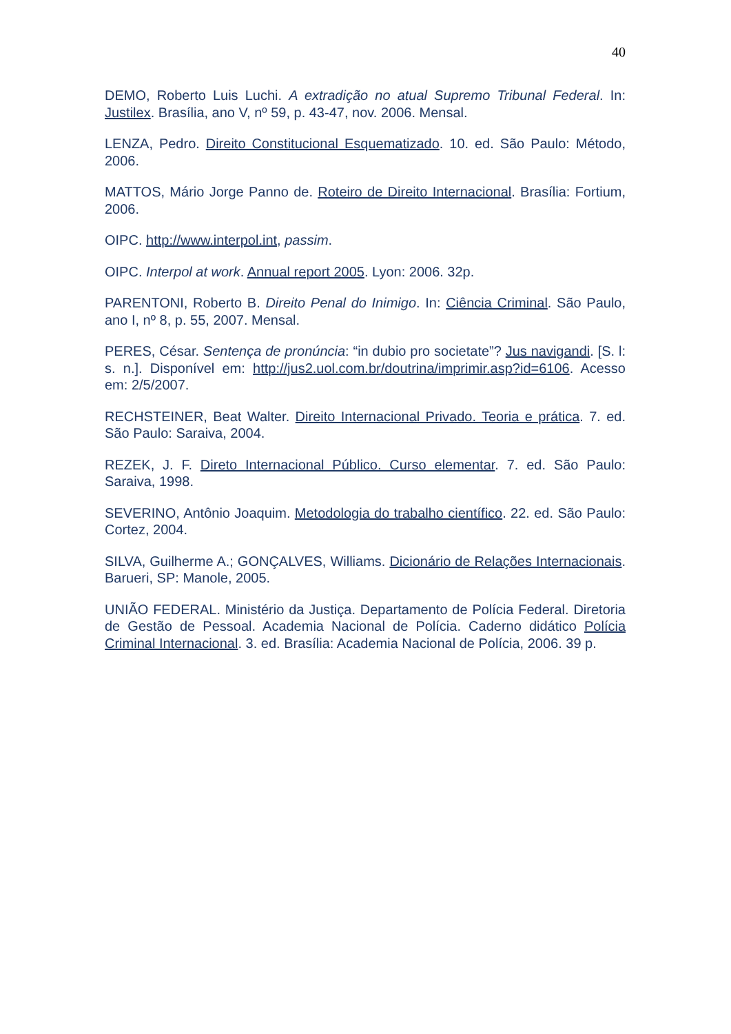40
DEMO, Roberto Luis Luchi. A extradição no atual Supremo Tribunal Federal. In: Justilex. Brasília, ano V, nº 59, p. 43-47, nov. 2006. Mensal.
LENZA, Pedro. Direito Constitucional Esquematizado. 10. ed. São Paulo: Método, 2006.
MATTOS, Mário Jorge Panno de. Roteiro de Direito Internacional. Brasília: Fortium, 2006.
OIPC. http://www.interpol.int, passim.
OIPC. Interpol at work. Annual report 2005. Lyon: 2006. 32p.
PARENTONI, Roberto B. Direito Penal do Inimigo. In: Ciência Criminal. São Paulo, ano I, nº 8, p. 55, 2007. Mensal.
PERES, César. Sentença de pronúncia: “in dubio pro societate”? Jus navigandi. [S. l: s. n.]. Disponível em: http://jus2.uol.com.br/doutrina/imprimir.asp?id=6106. Acesso em: 2/5/2007.
RECHSTEINER, Beat Walter. Direito Internacional Privado. Teoria e prática. 7. ed. São Paulo: Saraiva, 2004.
REZEK, J. F. Direto Internacional Público. Curso elementar. 7. ed. São Paulo: Saraiva, 1998.
SEVERINO, Antônio Joaquim. Metodologia do trabalho científico. 22. ed. São Paulo: Cortez, 2004.
SILVA, Guilherme A.; GONÇALVES, Williams. Dicionário de Relações Internacionais. Barueri, SP: Manole, 2005.
UNIÃO FEDERAL. Ministério da Justiça. Departamento de Polícia Federal. Diretoria de Gestão de Pessoal. Academia Nacional de Polícia. Caderno didático Polícia Criminal Internacional. 3. ed. Brasília: Academia Nacional de Polícia, 2006. 39 p.